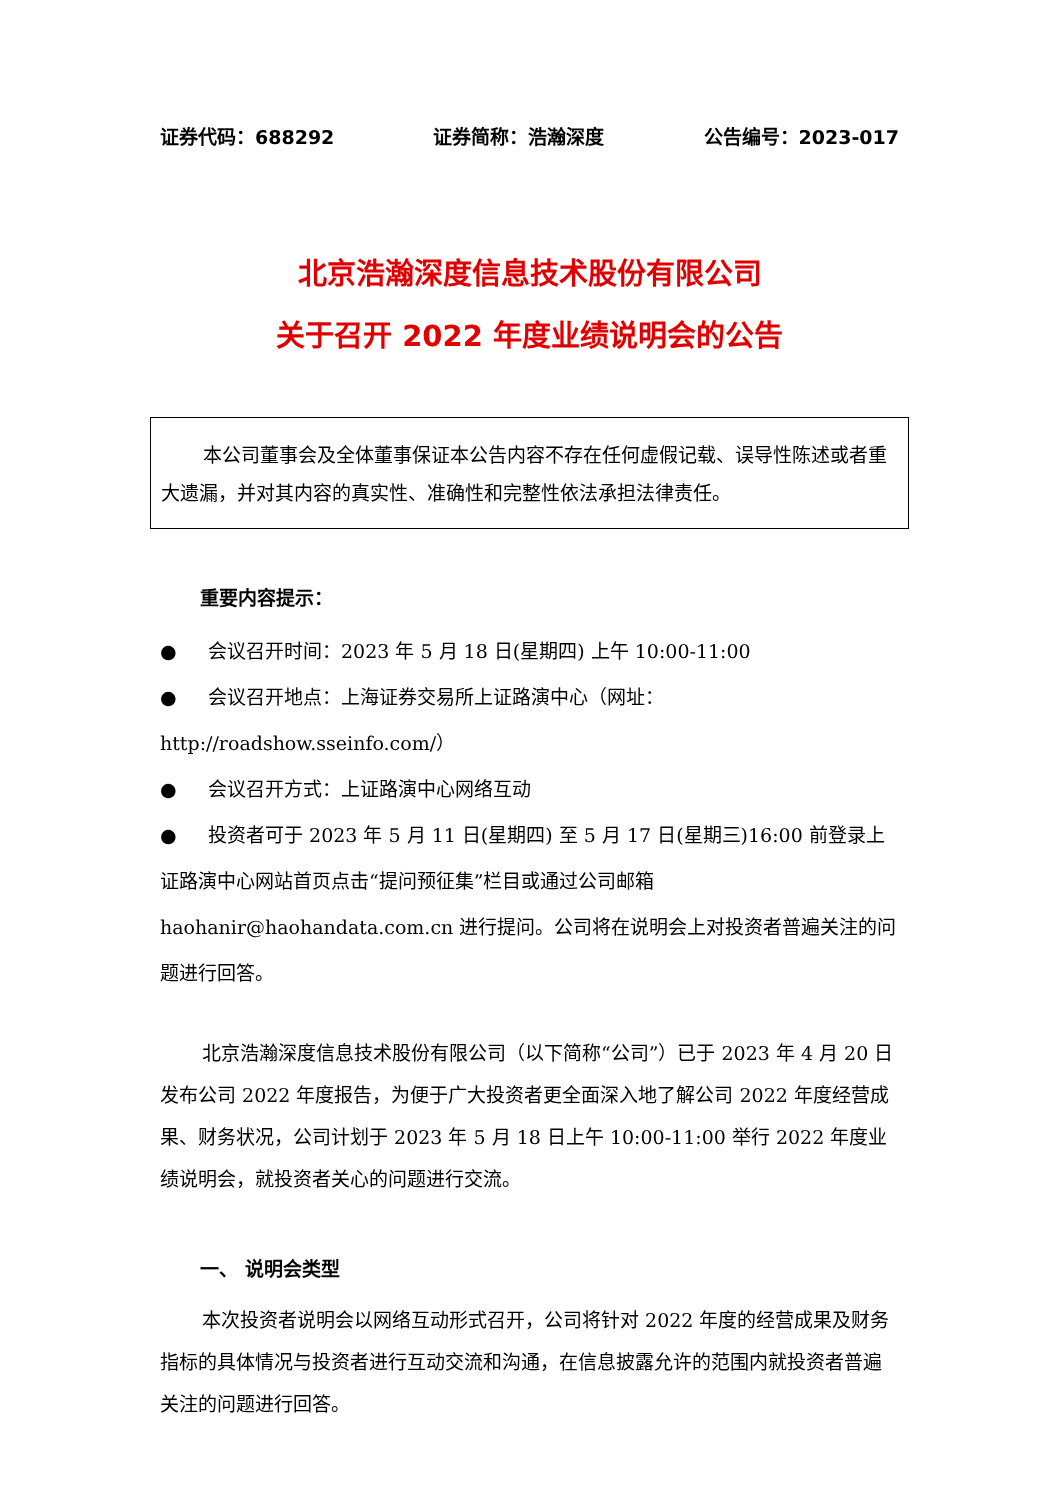证券代码：688292 证券简称：浩瀚深度 公告编号：2023-017
北京浩瀚深度信息技术股份有限公司
关于召开 2022 年度业绩说明会的公告
本公司董事会及全体董事保证本公告内容不存在任何虚假记载、误导性陈述或者重大遗漏，并对其内容的真实性、准确性和完整性依法承担法律责任。
重要内容提示：
● 会议召开时间：2023 年 5 月 18 日(星期四) 上午 10:00-11:00
● 会议召开地点：上海证券交易所上证路演中心（网址：http://roadshow.sseinfo.com/）
● 会议召开方式：上证路演中心网络互动
● 投资者可于 2023 年 5 月 11 日(星期四) 至 5 月 17 日(星期三)16:00 前登录上证路演中心网站首页点击“提问预征集”栏目或通过公司邮箱 haohanir@haohandata.com.cn 进行提问。公司将在说明会上对投资者普遍关注的问题进行回答。
北京浩瀚深度信息技术股份有限公司（以下简称“公司”）已于 2023 年 4 月 20 日发布公司 2022 年度报告，为便于广大投资者更全面深入地了解公司 2022 年度经营成果、财务状况，公司计划于 2023 年 5 月 18 日上午 10:00-11:00 举行 2022 年度业绩说明会，就投资者关心的问题进行交流。
一、 说明会类型
本次投资者说明会以网络互动形式召开，公司将针对 2022 年度的经营成果及财务指标的具体情况与投资者进行互动交流和沟通，在信息披露允许的范围内就投资者普遍关注的问题进行回答。